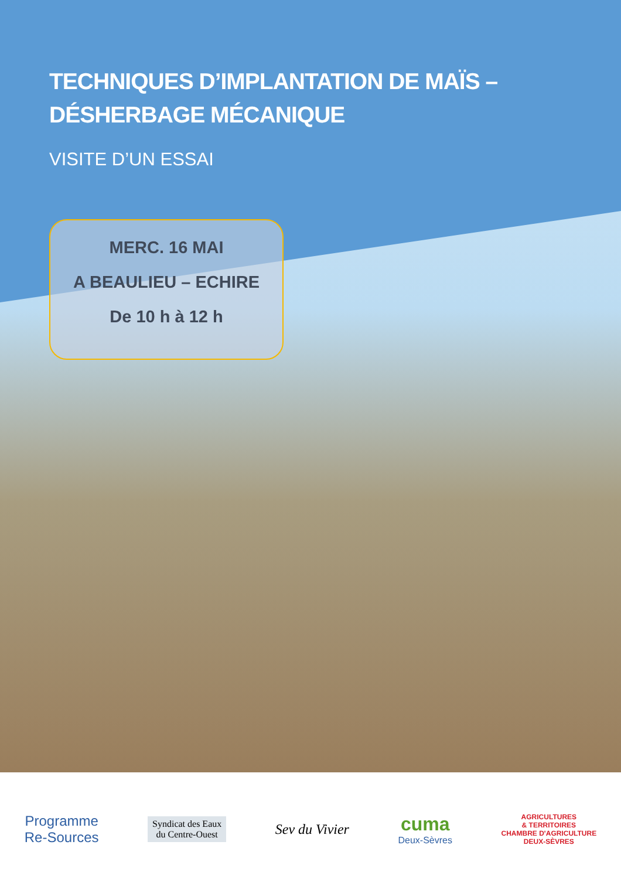TECHNIQUES D’IMPLANTATION DE MAÏS –
DÉSHERBAGE MÉCANIQUE
VISITE D’UN ESSAI
MERC. 16 MAI
A BEAULIEU – ECHIRE
De 10 h à 12 h
Programme
Re-Sources
Syndicat des Eaux
du Centre-Ouest
Sev du Vivier
cuma
Deux-Sèvres
AGRICULTURES
& TERRITOIRES
CHAMBRE D'AGRICULTURE
DEUX-SÈVRES